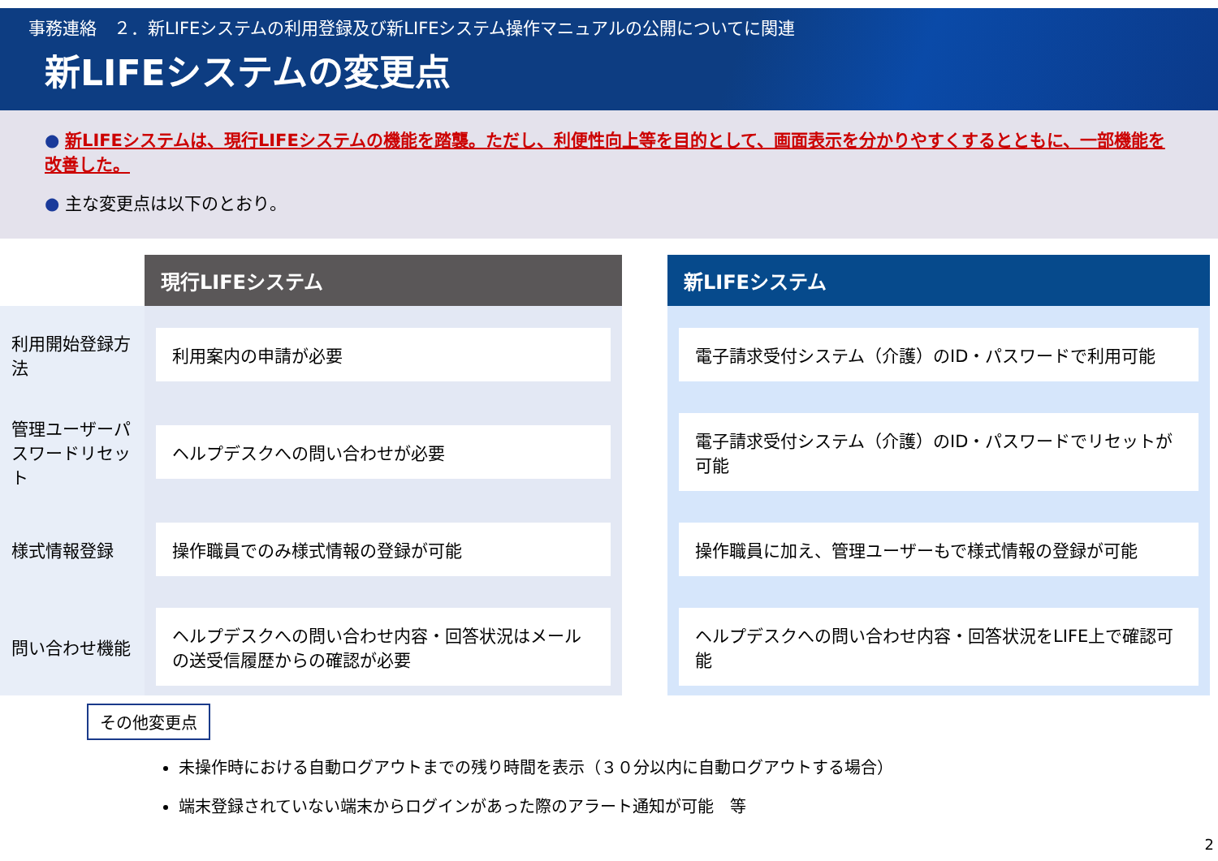事務連絡　２．新LIFEシステムの利用登録及び新LIFEシステム操作マニュアルの公開についてに関連
新LIFEシステムの変更点
● 新LIFEシステムは、現行LIFEシステムの機能を踏襲。ただし、利便性向上等を目的として、画面表示を分かりやすくするとともに、一部機能を改善した。
● 主な変更点は以下のとおり。
| | 現行LIFEシステム | | 新LIFEシステム |
| 利用開始登録方法 | 利用案内の申請が必要 | | 電子請求受付システム（介護）のID・パスワードで利用可能 |
| 管理ユーザーパスワードリセット | ヘルプデスクへの問い合わせが必要 | | 電子請求受付システム（介護）のID・パスワードでリセットが可能 |
| 様式情報登録 | 操作職員でのみ様式情報の登録が可能 | | 操作職員に加え、管理ユーザーもで様式情報の登録が可能 |
| 問い合わせ機能 | ヘルプデスクへの問い合わせ内容・回答状況はメールの送受信履歴からの確認が必要 | | ヘルプデスクへの問い合わせ内容・回答状況をLIFE上で確認可能 |
その他変更点
未操作時における自動ログアウトまでの残り時間を表示（３０分以内に自動ログアウトする場合）
端末登録されていない端末からログインがあった際のアラート通知が可能　等
2